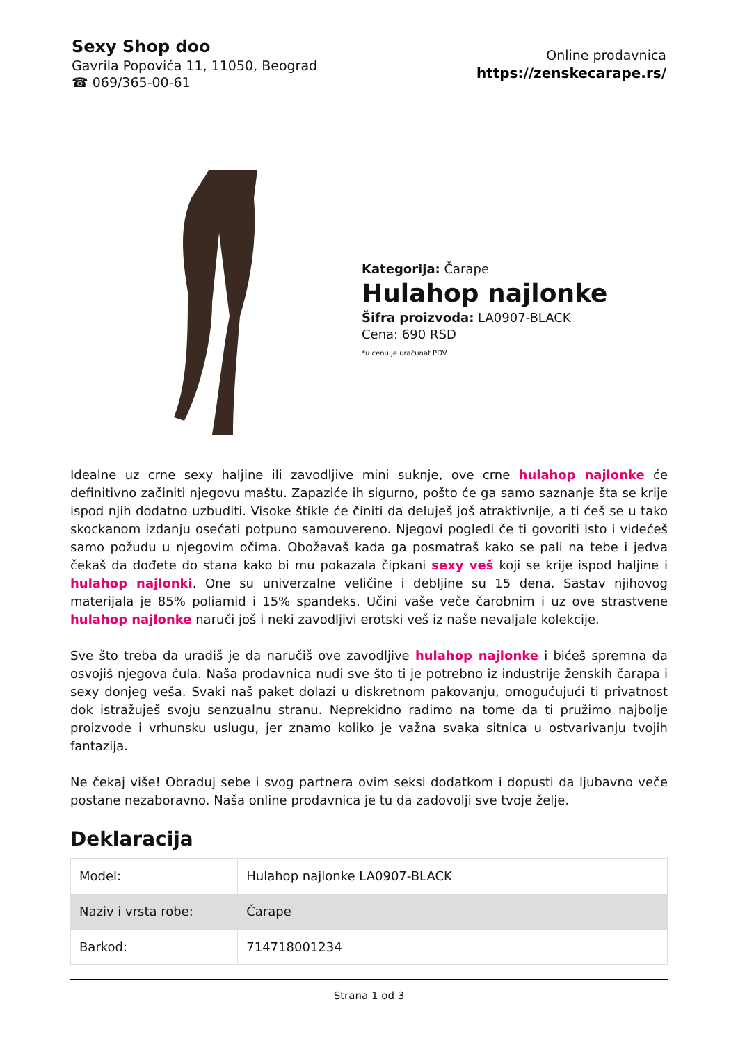Sexy Shop doo
Gavrila Popovića 11, 11050, Beograd
☎ 069/365-00-61
Online prodavnica
https://zenskecarape.rs/
Kategorija: Čarape
Hulahop najlonke
Šifra proizvoda: LA0907-BLACK
Cena: 690 RSD
*u cenu je uračunat PDV
Idealne uz crne sexy haljine ili zavodljive mini suknje, ove crne hulahop najlonke će definitivno začiniti njegovu maštu. Zapaziće ih sigurno, pošto će ga samo saznanje šta se krije ispod njih dodatno uzbuditi. Visoke štikle će činiti da deluješ još atraktivnije, a ti ćeš se u tako skockanom izdanju osećati potpuno samouvereno. Njegovi pogledi će ti govoriti isto i videćeš samo požudu u njegovim očima. Obožavaš kada ga posmatraš kako se pali na tebe i jedva čekaš da dođete do stana kako bi mu pokazala čipkani sexy veš koji se krije ispod haljine i hulahop najlonki. One su univerzalne veličine i debljine su 15 dena. Sastav njihovog materijala je 85% poliamid i 15% spandeks. Učini vaše veče čarobnim i uz ove strastvene hulahop najlonke naruči još i neki zavodljivi erotski veš iz naše nevaljale kolekcije.
Sve što treba da uradiš je da naručiš ove zavodljive hulahop najlonke i bićeš spremna da osvojiš njegova čula. Naša prodavnica nudi sve što ti je potrebno iz industrije ženskih čarapa i sexy donjeg veša. Svaki naš paket dolazi u diskretnom pakovanju, omogućujući ti privatnost dok istražuješ svoju senzualnu stranu. Neprekidno radimo na tome da ti pružimo najbolje proizvode i vrhunsku uslugu, jer znamo koliko je važna svaka sitnica u ostvarivanju tvojih fantazija.
Ne čekaj više! Obraduj sebe i svog partnera ovim seksi dodatkom i dopusti da ljubavno veče postane nezaboravno. Naša online prodavnica je tu da zadovolji sve tvoje želje.
Deklaracija
| Model: | Hulahop najlonke LA0907-BLACK |
| Naziv i vrsta robe: | Čarape |
| Barkod: | 714718001234 |
Strana 1 od 3